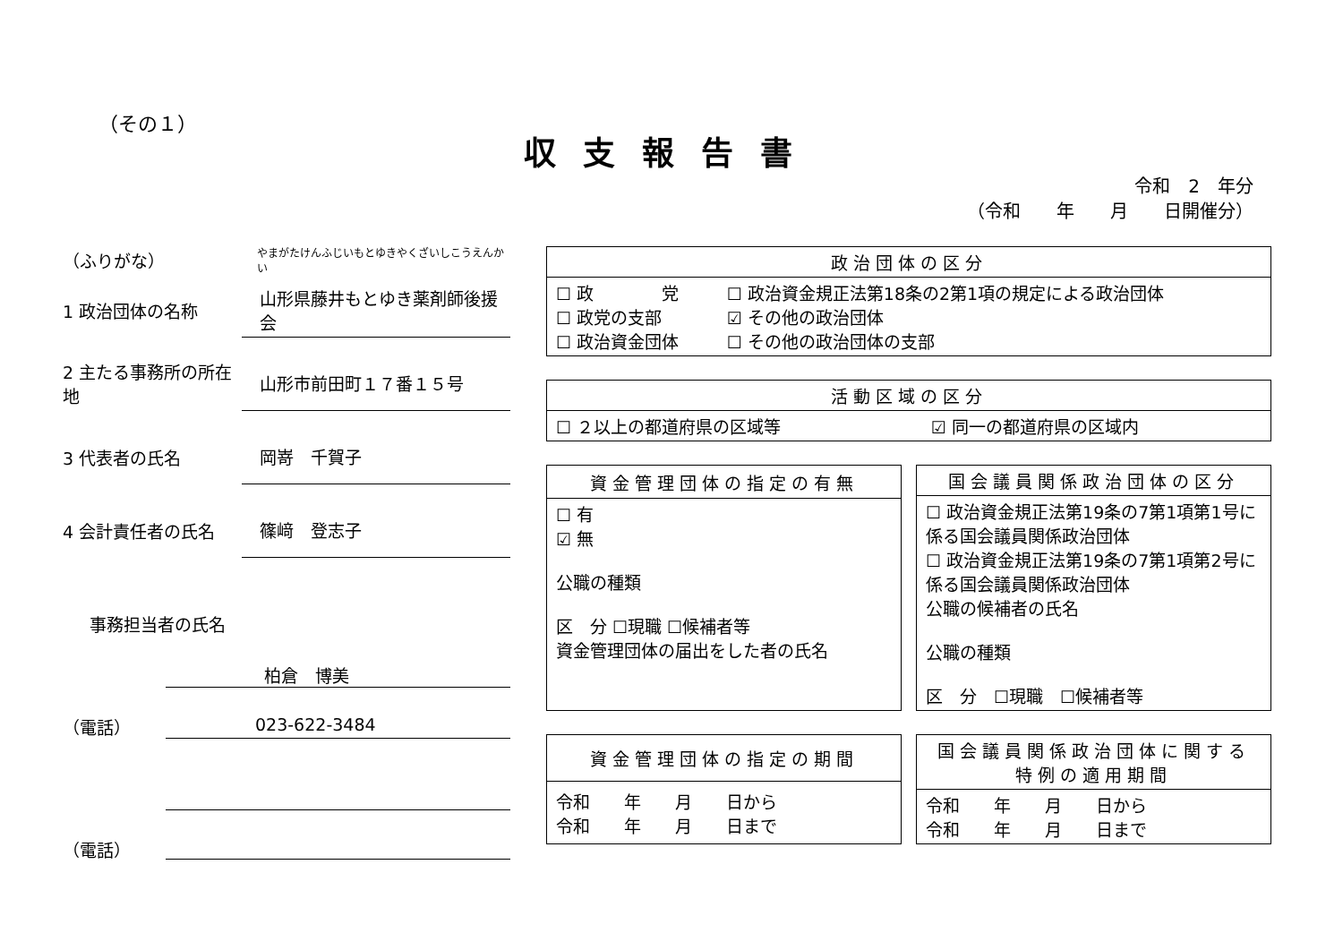（その１）
収支報告書
令和　2　年分
（令和　　年　　月　　日開催分）
（ふりがな）
やまがたけんふじいもとゆきやくざいしこうえんかい
1 政治団体の名称
山形県藤井もとゆき薬剤師後援会
2 主たる事務所の所在地
山形市前田町１７番１５号
3 代表者の氏名
岡嵜　千賀子
4 会計責任者の氏名
篠﨑　登志子
事務担当者の氏名
柏倉　博美
（電話） 023-622-3484
（電話）
| 政治団体の区分 | |
| --- | --- |
| ☐ 政 党 ☐ 政党の支部 ☐ 政治資金団体 | ☐ 政治資金規正法第18条の2第1項の規定による政治団体 ☑ その他の政治団体 ☐ その他の政治団体の支部 |
| 活動区域の区分 | |
| --- | --- |
| ☐ ２以上の都道府県の区域等 | ☑ 同一の都道府県の区域内 |
| 資金管理団体の指定の有無 |
| --- |
| ☐ 有 ☑ 無 公職の種類 区 分 ☐現職 ☐候補者等 資金管理団体の届出をした者の氏名 |
| 国会議員関係政治団体の区分 |
| --- |
| ☐ 政治資金規正法第19条の7第1項第1号に係る国会議員関係政治団体 ☐ 政治資金規正法第19条の7第1項第2号に係る国会議員関係政治団体 公職の候補者の氏名 公職の種類 区 分 ☐現職 ☐候補者等 |
| 資金管理団体の指定の期間 |
| --- |
| 令和 年 月 日から 令和 年 月 日まで |
| 国会議員関係政治団体に関する 特例の適用期間 |
| --- |
| 令和 年 月 日から 令和 年 月 日まで |